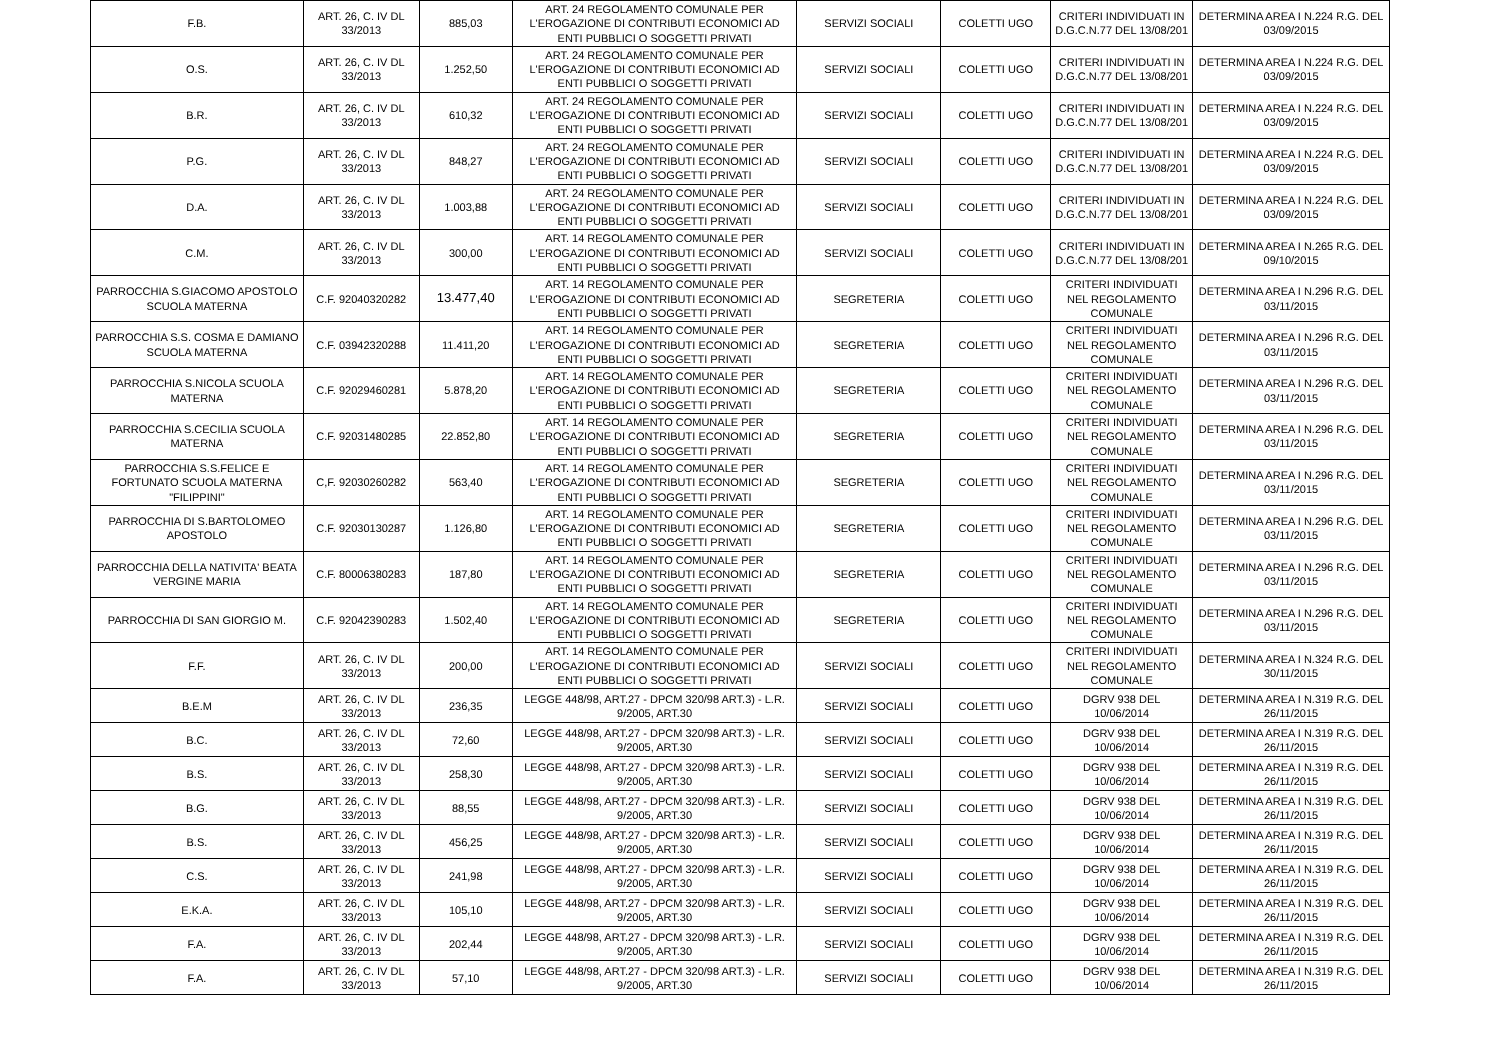| F.B. | ART. 26, C. IV DL 33/2013 | 885,03 | ART. 24 REGOLAMENTO COMUNALE PER L'EROGAZIONE DI CONTRIBUTI ECONOMICI AD ENTI PUBBLICI O SOGGETTI PRIVATI | SERVIZI SOCIALI | COLETTI UGO | CRITERI INDIVIDUATI IN D.G.C.N.77 DEL 13/08/201 | DETERMINA AREA I N.224 R.G. DEL 03/09/2015 |
| O.S. | ART. 26, C. IV DL 33/2013 | 1.252,50 | ART. 24 REGOLAMENTO COMUNALE PER L'EROGAZIONE DI CONTRIBUTI ECONOMICI AD ENTI PUBBLICI O SOGGETTI PRIVATI | SERVIZI SOCIALI | COLETTI UGO | CRITERI INDIVIDUATI IN D.G.C.N.77 DEL 13/08/201 | DETERMINA AREA I N.224 R.G. DEL 03/09/2015 |
| B.R. | ART. 26, C. IV DL 33/2013 | 610,32 | ART. 24 REGOLAMENTO COMUNALE PER L'EROGAZIONE DI CONTRIBUTI ECONOMICI AD ENTI PUBBLICI O SOGGETTI PRIVATI | SERVIZI SOCIALI | COLETTI UGO | CRITERI INDIVIDUATI IN D.G.C.N.77 DEL 13/08/201 | DETERMINA AREA I N.224 R.G. DEL 03/09/2015 |
| P.G. | ART. 26, C. IV DL 33/2013 | 848,27 | ART. 24 REGOLAMENTO COMUNALE PER L'EROGAZIONE DI CONTRIBUTI ECONOMICI AD ENTI PUBBLICI O SOGGETTI PRIVATI | SERVIZI SOCIALI | COLETTI UGO | CRITERI INDIVIDUATI IN D.G.C.N.77 DEL 13/08/201 | DETERMINA AREA I N.224 R.G. DEL 03/09/2015 |
| D.A. | ART. 26, C. IV DL 33/2013 | 1.003,88 | ART. 24 REGOLAMENTO COMUNALE PER L'EROGAZIONE DI CONTRIBUTI ECONOMICI AD ENTI PUBBLICI O SOGGETTI PRIVATI | SERVIZI SOCIALI | COLETTI UGO | CRITERI INDIVIDUATI IN D.G.C.N.77 DEL 13/08/201 | DETERMINA AREA I N.224 R.G. DEL 03/09/2015 |
| C.M. | ART. 26, C. IV DL 33/2013 | 300,00 | ART. 14 REGOLAMENTO COMUNALE PER L'EROGAZIONE DI CONTRIBUTI ECONOMICI AD ENTI PUBBLICI O SOGGETTI PRIVATI | SERVIZI SOCIALI | COLETTI UGO | CRITERI INDIVIDUATI IN D.G.C.N.77 DEL 13/08/201 | DETERMINA AREA I N.265 R.G. DEL 09/10/2015 |
| PARROCCHIA S.GIACOMO APOSTOLO SCUOLA MATERNA | C.F. 92040320282 | 13.477,40 | ART. 14 REGOLAMENTO COMUNALE PER L'EROGAZIONE DI CONTRIBUTI ECONOMICI AD ENTI PUBBLICI O SOGGETTI PRIVATI | SEGRETERIA | COLETTI UGO | CRITERI INDIVIDUATI NEL REGOLAMENTO COMUNALE | DETERMINA AREA I N.296 R.G. DEL 03/11/2015 |
| PARROCCHIA S.S. COSMA E DAMIANO SCUOLA MATERNA | C.F. 03942320288 | 11.411,20 | ART. 14 REGOLAMENTO COMUNALE PER L'EROGAZIONE DI CONTRIBUTI ECONOMICI AD ENTI PUBBLICI O SOGGETTI PRIVATI | SEGRETERIA | COLETTI UGO | CRITERI INDIVIDUATI NEL REGOLAMENTO COMUNALE | DETERMINA AREA I N.296 R.G. DEL 03/11/2015 |
| PARROCCHIA S.NICOLA SCUOLA MATERNA | C.F. 92029460281 | 5.878,20 | ART. 14 REGOLAMENTO COMUNALE PER L'EROGAZIONE DI CONTRIBUTI ECONOMICI AD ENTI PUBBLICI O SOGGETTI PRIVATI | SEGRETERIA | COLETTI UGO | CRITERI INDIVIDUATI NEL REGOLAMENTO COMUNALE | DETERMINA AREA I N.296 R.G. DEL 03/11/2015 |
| PARROCCHIA S.CECILIA SCUOLA MATERNA | C.F. 92031480285 | 22.852,80 | ART. 14 REGOLAMENTO COMUNALE PER L'EROGAZIONE DI CONTRIBUTI ECONOMICI AD ENTI PUBBLICI O SOGGETTI PRIVATI | SEGRETERIA | COLETTI UGO | CRITERI INDIVIDUATI NEL REGOLAMENTO COMUNALE | DETERMINA AREA I N.296 R.G. DEL 03/11/2015 |
| PARROCCHIA S.S.FELICE E FORTUNATO SCUOLA MATERNA "FILIPPINI" | C,F. 92030260282 | 563,40 | ART. 14 REGOLAMENTO COMUNALE PER L'EROGAZIONE DI CONTRIBUTI ECONOMICI AD ENTI PUBBLICI O SOGGETTI PRIVATI | SEGRETERIA | COLETTI UGO | CRITERI INDIVIDUATI NEL REGOLAMENTO COMUNALE | DETERMINA AREA I N.296 R.G. DEL 03/11/2015 |
| PARROCCHIA DI S.BARTOLOMEO APOSTOLO | C.F. 92030130287 | 1.126,80 | ART. 14 REGOLAMENTO COMUNALE PER L'EROGAZIONE DI CONTRIBUTI ECONOMICI AD ENTI PUBBLICI O SOGGETTI PRIVATI | SEGRETERIA | COLETTI UGO | CRITERI INDIVIDUATI NEL REGOLAMENTO COMUNALE | DETERMINA AREA I N.296 R.G. DEL 03/11/2015 |
| PARROCCHIA DELLA NATIVITA' BEATA VERGINE MARIA | C.F. 80006380283 | 187,80 | ART. 14 REGOLAMENTO COMUNALE PER L'EROGAZIONE DI CONTRIBUTI ECONOMICI AD ENTI PUBBLICI O SOGGETTI PRIVATI | SEGRETERIA | COLETTI UGO | CRITERI INDIVIDUATI NEL REGOLAMENTO COMUNALE | DETERMINA AREA I N.296 R.G. DEL 03/11/2015 |
| PARROCCHIA DI SAN GIORGIO M. | C.F. 92042390283 | 1.502,40 | ART. 14 REGOLAMENTO COMUNALE PER L'EROGAZIONE DI CONTRIBUTI ECONOMICI AD ENTI PUBBLICI O SOGGETTI PRIVATI | SEGRETERIA | COLETTI UGO | CRITERI INDIVIDUATI NEL REGOLAMENTO COMUNALE | DETERMINA AREA I N.296 R.G. DEL 03/11/2015 |
| F.F. | ART. 26, C. IV DL 33/2013 | 200,00 | ART. 14 REGOLAMENTO COMUNALE PER L'EROGAZIONE DI CONTRIBUTI ECONOMICI AD ENTI PUBBLICI O SOGGETTI PRIVATI | SERVIZI SOCIALI | COLETTI UGO | CRITERI INDIVIDUATI NEL REGOLAMENTO COMUNALE | DETERMINA AREA I N.324 R.G. DEL 30/11/2015 |
| B.E.M | ART. 26, C. IV DL 33/2013 | 236,35 | LEGGE 448/98, ART.27 - DPCM 320/98 ART.3) - L.R. 9/2005, ART.30 | SERVIZI SOCIALI | COLETTI UGO | DGRV 938 DEL 10/06/2014 | DETERMINA AREA I N.319 R.G. DEL 26/11/2015 |
| B.C. | ART. 26, C. IV DL 33/2013 | 72,60 | LEGGE 448/98, ART.27 - DPCM 320/98 ART.3) - L.R. 9/2005, ART.30 | SERVIZI SOCIALI | COLETTI UGO | DGRV 938 DEL 10/06/2014 | DETERMINA AREA I N.319 R.G. DEL 26/11/2015 |
| B.S. | ART. 26, C. IV DL 33/2013 | 258,30 | LEGGE 448/98, ART.27 - DPCM 320/98 ART.3) - L.R. 9/2005, ART.30 | SERVIZI SOCIALI | COLETTI UGO | DGRV 938 DEL 10/06/2014 | DETERMINA AREA I N.319 R.G. DEL 26/11/2015 |
| B.G. | ART. 26, C. IV DL 33/2013 | 88,55 | LEGGE 448/98, ART.27 - DPCM 320/98 ART.3) - L.R. 9/2005, ART.30 | SERVIZI SOCIALI | COLETTI UGO | DGRV 938 DEL 10/06/2014 | DETERMINA AREA I N.319 R.G. DEL 26/11/2015 |
| B.S. | ART. 26, C. IV DL 33/2013 | 456,25 | LEGGE 448/98, ART.27 - DPCM 320/98 ART.3) - L.R. 9/2005, ART.30 | SERVIZI SOCIALI | COLETTI UGO | DGRV 938 DEL 10/06/2014 | DETERMINA AREA I N.319 R.G. DEL 26/11/2015 |
| C.S. | ART. 26, C. IV DL 33/2013 | 241,98 | LEGGE 448/98, ART.27 - DPCM 320/98 ART.3) - L.R. 9/2005, ART.30 | SERVIZI SOCIALI | COLETTI UGO | DGRV 938 DEL 10/06/2014 | DETERMINA AREA I N.319 R.G. DEL 26/11/2015 |
| E.K.A. | ART. 26, C. IV DL 33/2013 | 105,10 | LEGGE 448/98, ART.27 - DPCM 320/98 ART.3) - L.R. 9/2005, ART.30 | SERVIZI SOCIALI | COLETTI UGO | DGRV 938 DEL 10/06/2014 | DETERMINA AREA I N.319 R.G. DEL 26/11/2015 |
| F.A. | ART. 26, C. IV DL 33/2013 | 202,44 | LEGGE 448/98, ART.27 - DPCM 320/98 ART.3) - L.R. 9/2005, ART.30 | SERVIZI SOCIALI | COLETTI UGO | DGRV 938 DEL 10/06/2014 | DETERMINA AREA I N.319 R.G. DEL 26/11/2015 |
| F.A. | ART. 26, C. IV DL 33/2013 | 57,10 | LEGGE 448/98, ART.27 - DPCM 320/98 ART.3) - L.R. 9/2005, ART.30 | SERVIZI SOCIALI | COLETTI UGO | DGRV 938 DEL 10/06/2014 | DETERMINA AREA I N.319 R.G. DEL 26/11/2015 |